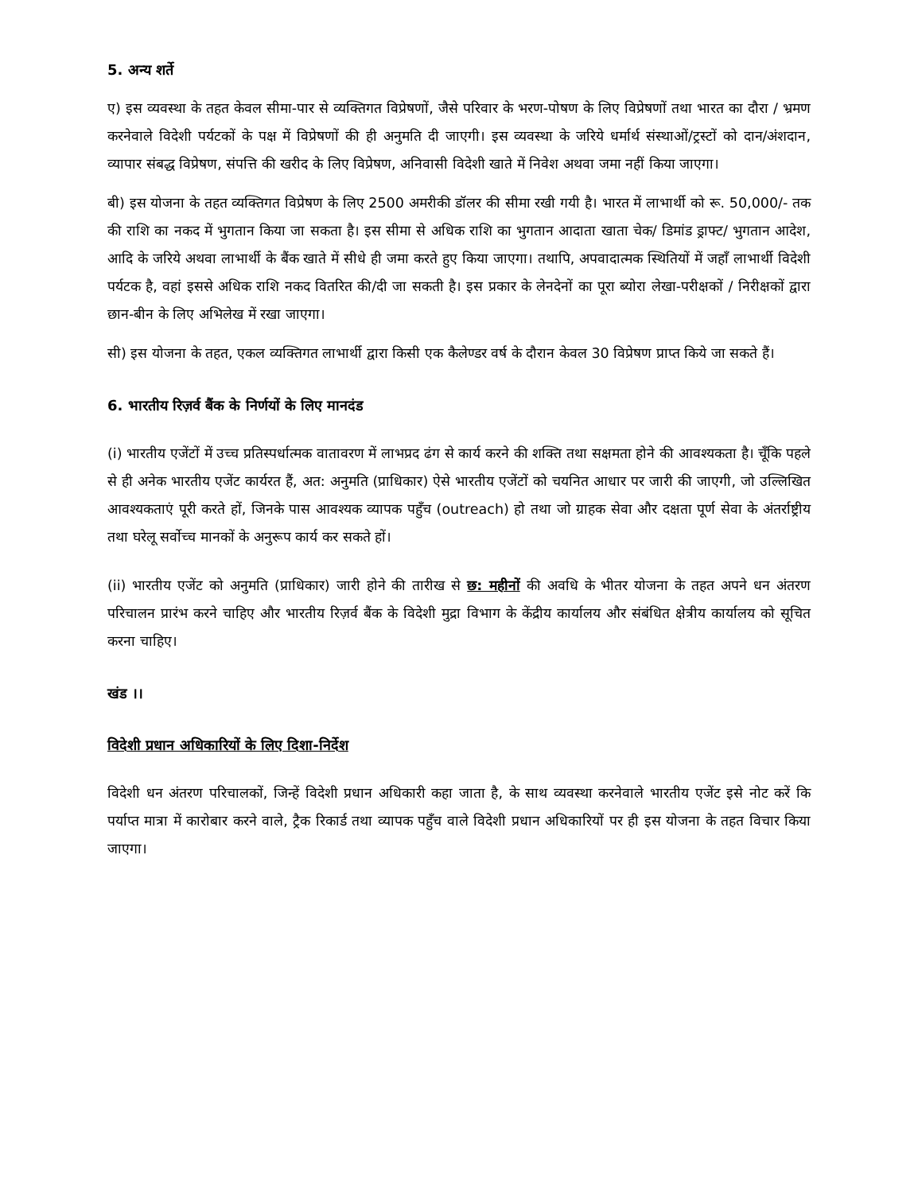5. अन्य शर्ते
ए) इस व्यवस्था के तहत केवल सीमा-पार से व्यक्तिगत विप्रेषणों, जैसे परिवार के भरण-पोषण के लिए विप्रेषणों तथा भारत का दौरा / भ्रमण करनेवाले विदेशी पर्यटकों के पक्ष में विप्रेषणों की ही अनुमति दी जाएगी। इस व्यवस्था के जरिये धर्मार्थ संस्थाओं/ट्रस्टों को दान/अंशदान, व्यापार संबद्ध विप्रेषण, संपत्ति की खरीद के लिए विप्रेषण, अनिवासी विदेशी खाते में निवेश अथवा जमा नहीं किया जाएगा।
बी) इस योजना के तहत व्यक्तिगत विप्रेषण के लिए 2500 अमरीकी डॉलर की सीमा रखी गयी है। भारत में लाभार्थी को रू. 50,000/- तक की राशि का नकद में भुगतान किया जा सकता है। इस सीमा से अधिक राशि का भुगतान आदाता खाता चेक/ डिमांड ड्राफ्ट/ भुगतान आदेश, आदि के जरिये अथवा लाभार्थी के बैंक खाते में सीधे ही जमा करते हुए किया जाएगा। तथापि, अपवादात्मक स्थितियों में जहाँ लाभार्थी विदेशी पर्यटक है, वहां इससे अधिक राशि नकद वितरित की/दी जा सकती है। इस प्रकार के लेनदेनों का पूरा ब्योरा लेखा-परीक्षकों / निरीक्षकों द्वारा छान-बीन के लिए अभिलेख में रखा जाएगा।
सी) इस योजना के तहत, एकल व्यक्तिगत लाभार्थी द्वारा किसी एक कैलेण्डर वर्ष के दौरान केवल 30 विप्रेषण प्राप्त किये जा सकते हैं।
6. भारतीय रिज़र्व बैंक के निर्णयों के लिए मानदंड
(i) भारतीय एजेंटों में उच्च प्रतिस्पर्धात्मक वातावरण में लाभप्रद ढंग से कार्य करने की शक्ति तथा सक्षमता होने की आवश्यकता है। चूँकि पहले से ही अनेक भारतीय एजेंट कार्यरत हैं, अत: अनुमति (प्राधिकार) ऐसे भारतीय एजेंटों को चयनित आधार पर जारी की जाएगी, जो उल्लिखित आवश्यकताएं पूरी करते हों, जिनके पास आवश्यक व्यापक पहुँच (outreach) हो तथा जो ग्राहक सेवा और दक्षता पूर्ण सेवा के अंतर्राष्ट्रीय तथा घरेलू सर्वोच्च मानकों के अनुरूप कार्य कर सकते हों।
(ii) भारतीय एजेंट को अनुमति (प्राधिकार) जारी होने की तारीख से छ: महीनों की अवधि के भीतर योजना के तहत अपने धन अंतरण परिचालन प्रारंभ करने चाहिए और भारतीय रिज़र्व बैंक के विदेशी मुद्रा विभाग के केंद्रीय कार्यालय और संबंधित क्षेत्रीय कार्यालय को सूचित करना चाहिए।
खंड ।।
विदेशी प्रधान अधिकारियों के लिए दिशा-निर्देश
विदेशी धन अंतरण परिचालकों, जिन्हें विदेशी प्रधान अधिकारी कहा जाता है, के साथ व्यवस्था करनेवाले भारतीय एजेंट इसे नोट करें कि पर्याप्त मात्रा में कारोबार करने वाले, ट्रैक रिकार्ड तथा व्यापक पहुँच वाले विदेशी प्रधान अधिकारियों पर ही इस योजना के तहत विचार किया जाएगा।